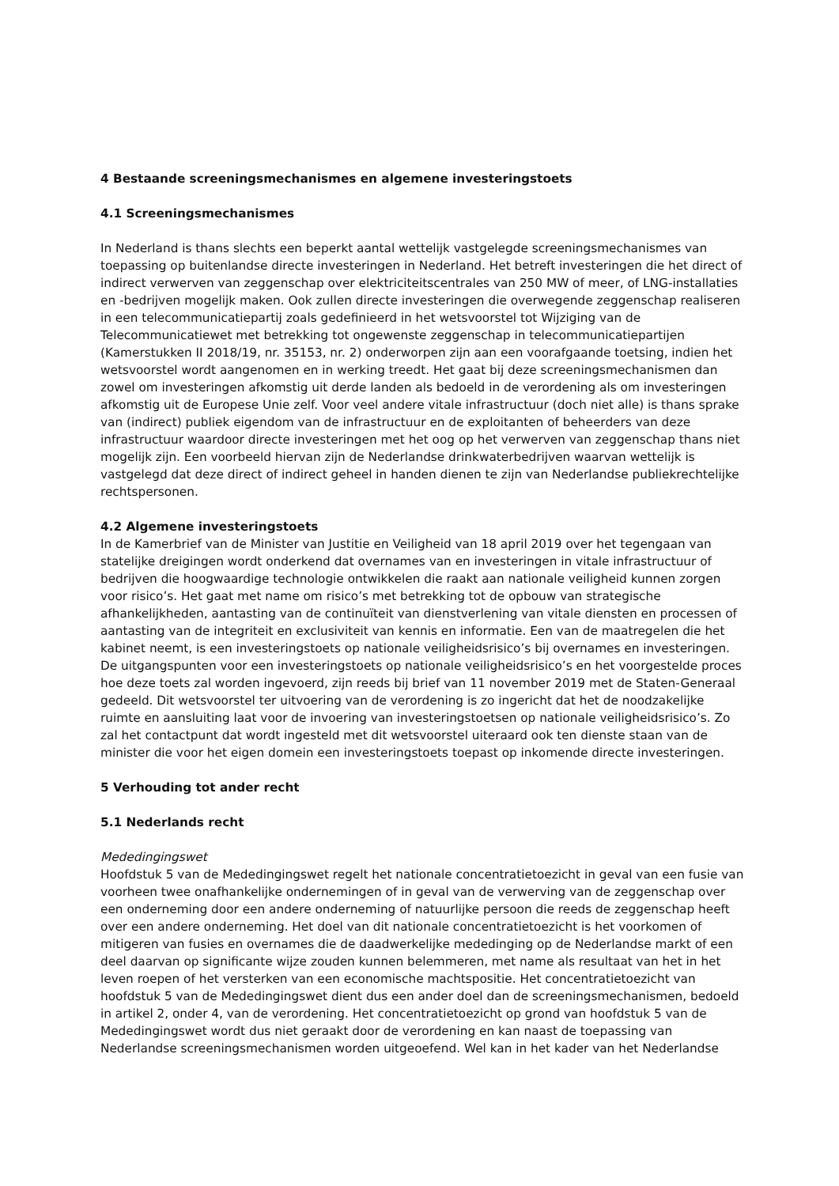4 Bestaande screeningsmechanismes en algemene investeringstoets
4.1 Screeningsmechanismes
In Nederland is thans slechts een beperkt aantal wettelijk vastgelegde screeningsmechanismes van toepassing op buitenlandse directe investeringen in Nederland. Het betreft investeringen die het direct of indirect verwerven van zeggenschap over elektriciteitscentrales van 250 MW of meer, of LNG-installaties en -bedrijven mogelijk maken. Ook zullen directe investeringen die overwegende zeggenschap realiseren in een telecommunicatiepartij zoals gedefinieerd in het wetsvoorstel tot Wijziging van de Telecommunicatiewet met betrekking tot ongewenste zeggenschap in telecommunicatiepartijen (Kamerstukken II 2018/19, nr. 35153, nr. 2) onderworpen zijn aan een voorafgaande toetsing, indien het wetsvoorstel wordt aangenomen en in werking treedt. Het gaat bij deze screeningsmechanismen dan zowel om investeringen afkomstig uit derde landen als bedoeld in de verordening als om investeringen afkomstig uit de Europese Unie zelf. Voor veel andere vitale infrastructuur (doch niet alle) is thans sprake van (indirect) publiek eigendom van de infrastructuur en de exploitanten of beheerders van deze infrastructuur waardoor directe investeringen met het oog op het verwerven van zeggenschap thans niet mogelijk zijn. Een voorbeeld hiervan zijn de Nederlandse drinkwaterbedrijven waarvan wettelijk is vastgelegd dat deze direct of indirect geheel in handen dienen te zijn van Nederlandse publiekrechtelijke rechtspersonen.
4.2 Algemene investeringstoets
In de Kamerbrief van de Minister van Justitie en Veiligheid van 18 april 2019 over het tegengaan van statelijke dreigingen wordt onderkend dat overnames van en investeringen in vitale infrastructuur of bedrijven die hoogwaardige technologie ontwikkelen die raakt aan nationale veiligheid kunnen zorgen voor risico’s. Het gaat met name om risico’s met betrekking tot de opbouw van strategische afhankelijkheden, aantasting van de continuïteit van dienstverlening van vitale diensten en processen of aantasting van de integriteit en exclusiviteit van kennis en informatie. Een van de maatregelen die het kabinet neemt, is een investeringstoets op nationale veiligheidsrisico’s bij overnames en investeringen. De uitgangspunten voor een investeringstoets op nationale veiligheidsrisico’s en het voorgestelde proces hoe deze toets zal worden ingevoerd, zijn reeds bij brief van 11 november 2019 met de Staten-Generaal gedeeld. Dit wetsvoorstel ter uitvoering van de verordening is zo ingericht dat het de noodzakelijke ruimte en aansluiting laat voor de invoering van investeringstoetsen op nationale veiligheidsrisico’s. Zo zal het contactpunt dat wordt ingesteld met dit wetsvoorstel uiteraard ook ten dienste staan van de minister die voor het eigen domein een investeringstoets toepast op inkomende directe investeringen.
5 Verhouding tot ander recht
5.1 Nederlands recht
Mededingingswet
Hoofdstuk 5 van de Mededingingswet regelt het nationale concentratietoezicht in geval van een fusie van voorheen twee onafhankelijke ondernemingen of in geval van de verwerving van de zeggenschap over een onderneming door een andere onderneming of natuurlijke persoon die reeds de zeggenschap heeft over een andere onderneming. Het doel van dit nationale concentratietoezicht is het voorkomen of mitigeren van fusies en overnames die de daadwerkelijke mededinging op de Nederlandse markt of een deel daarvan op significante wijze zouden kunnen belemmeren, met name als resultaat van het in het leven roepen of het versterken van een economische machtspositie. Het concentratietoezicht van hoofdstuk 5 van de Mededingingswet dient dus een ander doel dan de screeningsmechanismen, bedoeld in artikel 2, onder 4, van de verordening. Het concentratietoezicht op grond van hoofdstuk 5 van de Mededingingswet wordt dus niet geraakt door de verordening en kan naast de toepassing van Nederlandse screeningsmechanismen worden uitgeoefend. Wel kan in het kader van het Nederlandse